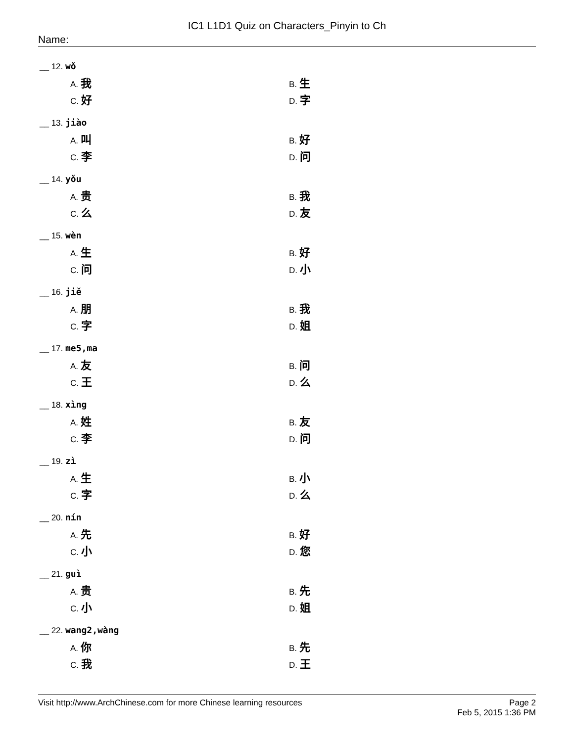IC1 L1D1 Quiz on Characters_Pinyin to Ch
Name:
__ 12. wǒ
A. 我 B. 生
C. 好 D. 字
__ 13. jiào
A. 叫 B. 好
C. 李 D. 问
__ 14. yǒu
A. 贵 B. 我
C. 么 D. 友
__ 15. wèn
A. 生 B. 好
C. 问 D. 小
__ 16. jiě
A. 朋 B. 我
C. 字 D. 姐
__ 17. me5,ma
A. 友 B. 问
C. 王 D. 么
__ 18. xìng
A. 姓 B. 友
C. 李 D. 问
__ 19. zì
A. 生 B. 小
C. 字 D. 么
__ 20. nín
A. 先 B. 好
C. 小 D. 您
__ 21. guì
A. 贵 B. 先
C. 小 D. 姐
__ 22. wang2,wàng
A. 你 B. 先
C. 我 D. 王
Visit http://www.ArchChinese.com for more Chinese learning resources
Page 2
Feb 5, 2015 1:36 PM